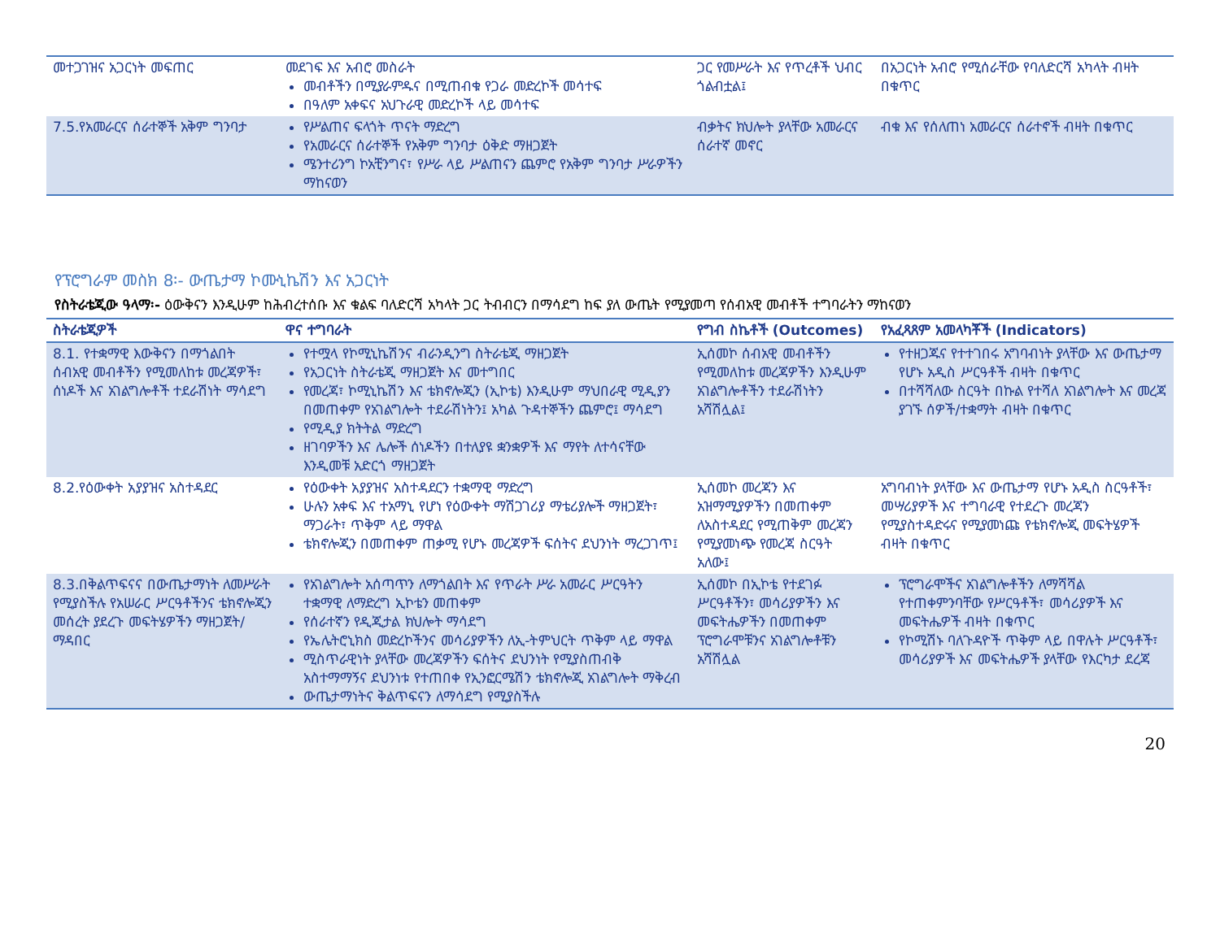| መተጋገዝና አጋርነት መፍጠር | መደገፍ እና አብሮ መስራት መብቶችን በሚያራምዱና በሚጠብቁ የጋራ መድረኮች መሳተፍ በዓለም አቀፍና አህጉራዊ መድረኮች ላይ መሳተፍ | ጋር የመሥራት እና የጥረቶች ህብር ጎልብቷል፤ | በአጋርነት አብሮ የሚሰራቸው የባለድርሻ አካላት ብዛት በቁጥር |
| 7.5.የአመራርና ሰራተኞች አቅም ግንባታ | የሥልጠና ፍላጎት ጥናት ማድረግ የአመራርና ሰራተኞች የአቅም ግንባታ ዕቅድ ማዘጋጀት ሜንተሪንግ ኮአቺንግና፣ የሥራ ላይ ሥልጠናን ጨምሮ የአቅም ግንባታ ሥራዎችን ማከናወን | ብቃትና ክህሎት ያላቸው አመራርና ሰራተኛ መኖር | ብቁ እና የሰለጠነ አመራርና ሰራተኖች ብዛት በቁጥር |
የፕሮግራም መስክ 8፡- ውጤታማ ኮሙኒኬሽን እና አጋርነት
የስትራቴጂው ዓላማ፡- ዕውቅናን እንዲሁም ከሕብረተሰቡ እና ቁልፍ ባለድርሻ አካላት ጋር ትብብርን በማሳደግ ከፍ ያለ ውጤት የሚያመጣ የሰብአዊ መብቶች ተግባራትን ማከናወን
| ስትራቴጂዎች | ዋና ተግባራት | የግብ ስኬቶች (Outcomes) | የአፈጻጸም አመላካቾች (Indicators) |
| --- | --- | --- | --- |
| 8.1. የተቋማዊ እውቅናን በማጎልበት ሰብአዊ መብቶችን የሚመለከቱ መረጃዎች፣ ሰነዶች እና አገልግሎቶች ተደራሽነት ማሳደግ | የተሟላ የኮሚኒኬሽንና ብራንዲንግ ስትራቴጂ ማዘጋጀት የአጋርነት ስትራቴጂ ማዘጋጀት እና መተግበር የመረጃ፣ ኮሚኒኬሽን እና ቴክኖሎጂን (ኢኮቴ) እንዲሁም ማህበራዊ ሚዲያን በመጠቀም የአገልግሎት ተደራሽነትን፤ አካል ጉዳተኞችን ጨምሮ፤ ማሳደግ የሚዲያ ክትትል ማድረግ ዘገባዎችን እና ሌሎች ሰነዶችን በተለያዩ ቋንቋዎች እና ማየት ለተሳናቸው እንዲመቹ አድርጎ ማዘጋጀት | ኢሰመኮ ሰብአዊ መብቶችን የሚመለከቱ መረጃዎችን እንዲሁም አገልግሎቶችን ተደራሽነትን አሻሽሏል፤ | የተዘጋጁና የተተገበሩ አግባብነት ያላቸው እና ውጤታማ የሆኑ አዲስ ሥርዓቶች ብዛት በቁጥር በተሻሻለው ስርዓት በኩል የተሻለ አገልግሎት እና መረጃ ያገኙ ሰዎች/ተቋማት ብዛት በቁጥር |
| 8.2.የዕውቀት አያያዝና አስተዳደር | የዕውቀት አያያዝና አስተዳደርን ተቋማዊ ማድረግ ሁሉን አቀፍ እና ተአማኒ የሆነ የዕውቀት ማሽጋገሪያ ማቴሪያሎች ማዘጋጀት፣ ማጋራት፣ ጥቅም ላይ ማዋል ቴክኖሎጂን በመጠቀም ጠቃሚ የሆኑ መረጃዎች ፍሰትና ደህንነት ማረጋገጥ፤ | ኢሰመኮ መረጃን እና አዝማሚያዎችን በመጠቀም ለአስተዳደር የሚጠቅም መረጃን የሚያመነጭ የመረጃ ስርዓት አለው፤ | አግባብነት ያላቸው እና ውጤታማ የሆኑ አዲስ ስርዓቶች፣ መሣሪያዎች እና ተግባራዊ የተደረጉ መረጃን የሚያስተዳድሩና የሚያመነጩ የቴክኖሎጂ መፍትሄዎች ብዛት በቁጥር |
| 8.3.በቅልጥፍናና በውጤታማነት ለመሥራት የሚያስችሉ የአሠራር ሥርዓቶችንና ቴክኖሎጂን መሰረት ያደረጉ መፍትሄዎችን ማዘጋጀት/ማዳበር | የአገልግሎት አሰጣጥን ለማጎልበት እና የጥራት ሥራ አመራር ሥርዓትን ተቋማዊ ለማድረግ ኢኮቴን መጠቀም የሰራተኛን የዲጂታል ክህሎት ማሳደግ የኤሌትሮኒክስ መድረኮችንና መሳሪያዎችን ለኢ-ትምህርት ጥቅም ላይ ማዋል ሚስጥራዊነት ያላቸው መረጃዎችን ፍሰትና ደህንነት የሚያስጠብቅ አስተማማኝና ደህንነቱ የተጠበቀ የኢንፎርሜሽን ቴክኖሎጂ አገልግሎት ማቅረብ ውጤታማነትና ቅልጥፍናን ለማሳደግ የሚያስችሉ | ኢሰመኮ በኢኮቴ የተደገፉ ሥርዓቶችን፣ መሳሪያዎችን እና መፍትሔዎችን በመጠቀም ፕሮግራሞቹንና አገልግሎቶቹን አሻሽሏል | ፕሮግራሞችና አገልግሎቶችን ለማሻሻል የተጠቀምንባቸው የሥርዓቶች፣ መሳሪያዎች እና መፍትሔዎች ብዛት በቁጥር የኮሚሽኑ ባለጉዳዮች ጥቅም ላይ በዋሉት ሥርዓቶች፣ መሳሪያዎች እና መፍትሔዎች ያላቸው የእርካታ ደረጃ |
20